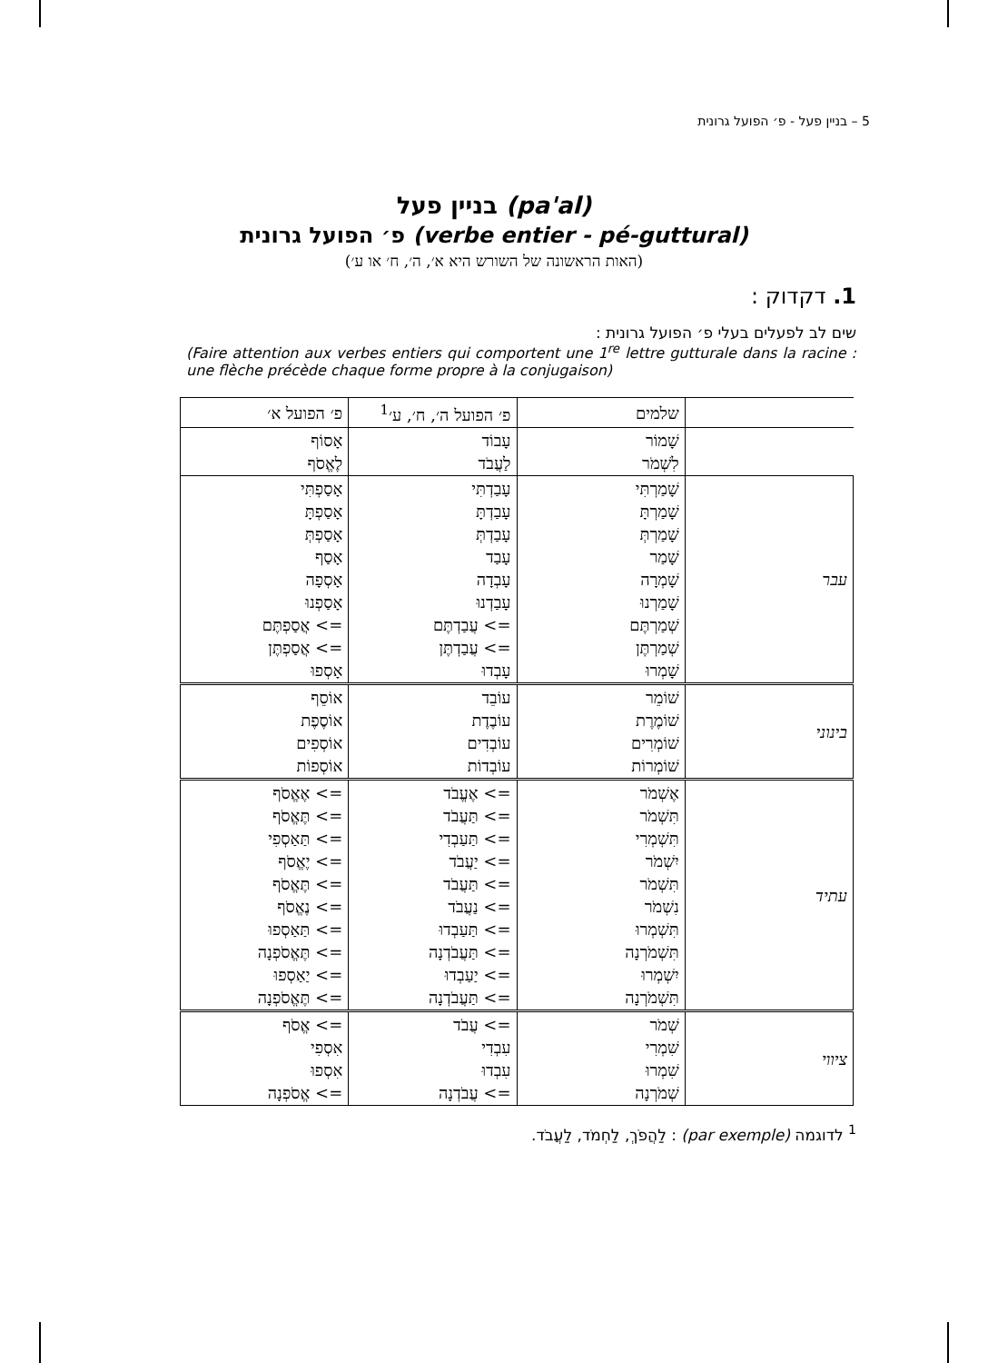5 – בניין פעל - פ׳ הפועל גרונית
בניין פעל (pa'al)
פ׳ הפועל גרונית (verbe entier - pé-guttural)
(האות הראשונה של השורש היא א׳, ה׳, ח׳ או ע׳)
1. דקדוק :
שים לב לפעלים בעלי פ׳ הפועל גרונית :
(Faire attention aux verbes entiers qui comportent une 1<sup>re</sup> lettre gutturale dans la racine : une flèche précède chaque forme propre à la conjugaison)
| | שלמים | פ׳ הפועל ה׳, ח׳, ע׳<sup>1</sup> | פ׳ הפועל א׳ |
| | שָׁמוֹר לִשְׁמֹר | עָבוֹד לַעֲבֹד | אָסוֹף לֶאֱסֹף |
| עבר | שָׁמַרְתִּי שָׁמַרְתָּ שָׁמַרְתְּ שָׁמַר שָׁמְרָה שָׁמַרְנוּ שְׁמַרְתֶּם שְׁמַרְתֶּן שָׁמְרוּ | עָבַדְתִּי עָבַדְתָּ עָבַדְתְּ עָבַד עָבְדָה עָבַדְנוּ => עֲבַדְתֶּם => עֲבַדְתֶּן עָבְדוּ | אָסַפְתִּי אָסַפְתָּ אָסַפְתְּ אָסַף אָסְפָה אָסַפְנוּ => אֲסַפְתֶּם => אֲסַפְתֶּן אָסְפוּ |
| בינוני | שׁוֹמֵר שׁוֹמֶרֶת שׁוֹמְרִים שׁוֹמְרוֹת | עוֹבֵד עוֹבֶדֶת עוֹבְדִים עוֹבְדוֹת | אוֹסֵף אוֹסֶפֶת אוֹסְפִים אוֹסְפוֹת |
| עתיד | אֶשְׁמֹר תִּשְׁמֹר תִּשְׁמְרִי יִשְׁמֹר תִּשְׁמֹר נִשְׁמֹר תִּשְׁמְרוּ תִּשְׁמֹרְנָה יִשְׁמְרוּ תִּשְׁמֹרְנָה | => אֶעֱבֹד => תַּעֲבֹד => תַּעַבְדִי => יַעֲבֹד => תַּעֲבֹד => נַעֲבֹד => תַּעַבְדוּ => תַּעֲבֹדְנָה => יַעַבְדוּ => תַּעֲבֹדְנָה | => אֶאֱסֹף => תֶּאֱסֹף => תַּאַסְפִי => יֶאֱסֹף => תֶּאֱסֹף => נֶאֱסֹף => תַּאַסְפוּ => תֶּאֱסֹפְנָה => יַאַסְפוּ => תֶּאֱסֹפְנָה |
| ציווי | שְׁמֹר שִׁמְרִי שִׁמְרוּ שְׁמֹרְנָה | => עֲבֹד עִבְדִי עִבְדוּ => עֲבֹדְנָה | => אֱסֹף אִסְפִי אִסְפוּ => אֱסֹפְנָה |
<sup>1</sup> לדוגמה (par exemple) : לַהֲפֹךְ, לַחְמֹד, לַעֲבֹד.